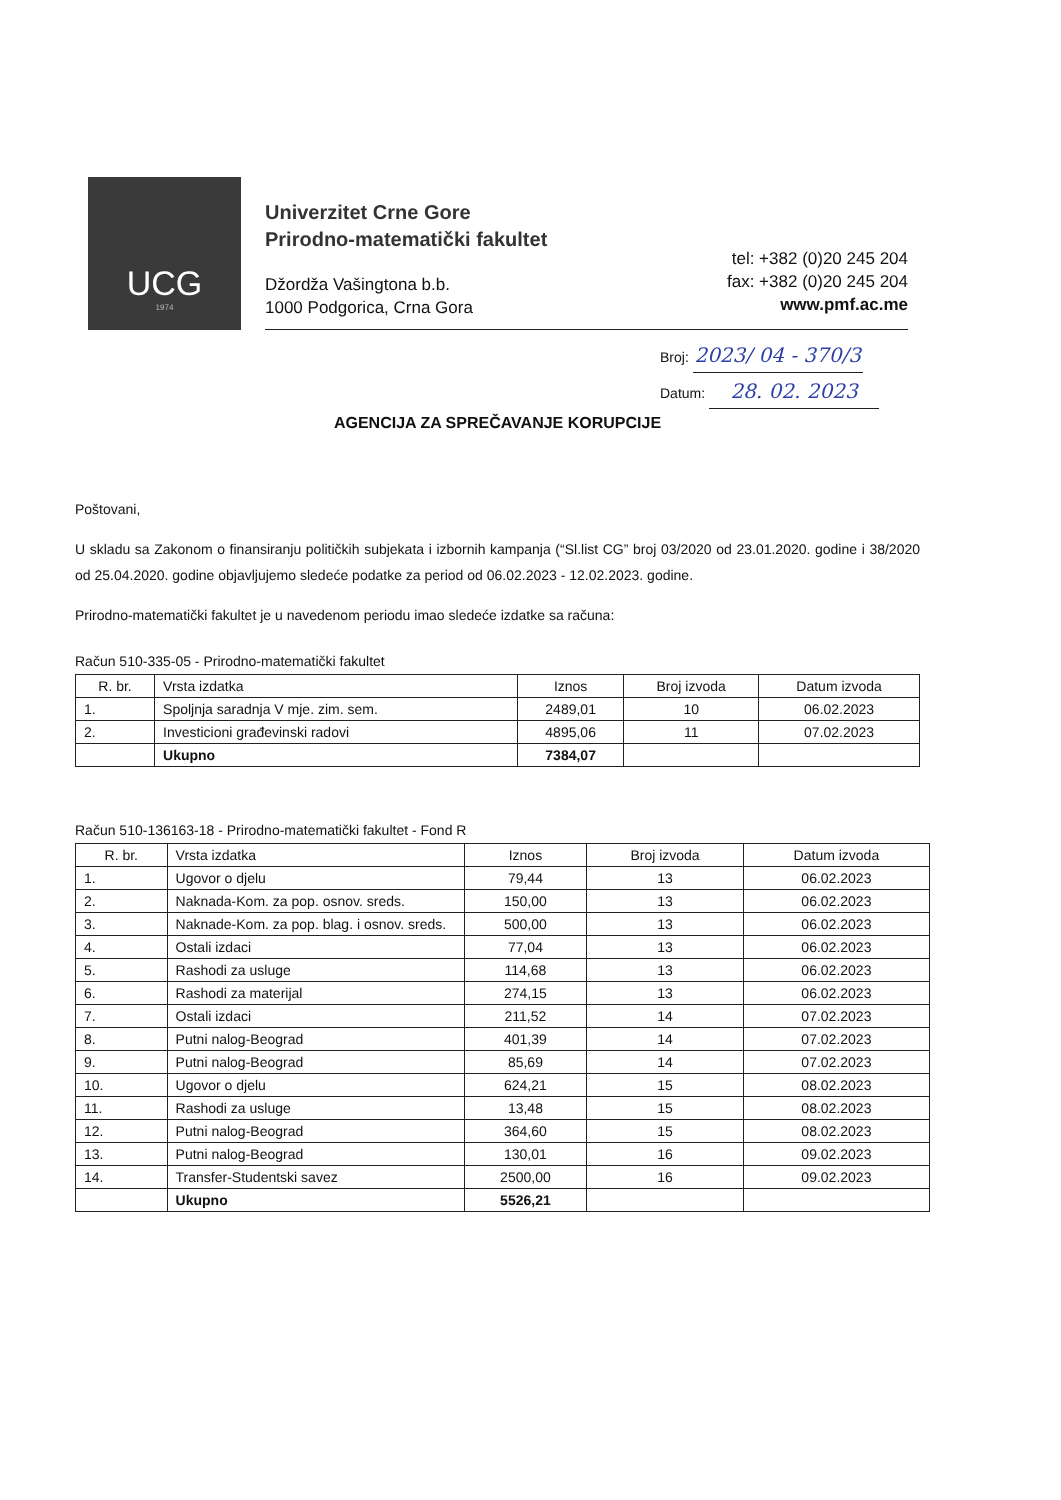UCG
1974
Univerzitet Crne Gore
Prirodno-matematički fakultet
Džordža Vašingtona b.b.
1000 Podgorica, Crna Gora
tel: +382 (0)20 245 204
fax: +382 (0)20 245 204
www.pmf.ac.me
Broj: 2023/ 04 - 370/3
Datum: 28. 02. 2023
AGENCIJA ZA SPREČAVANJE KORUPCIJE
Poštovani,
U skladu sa Zakonom o finansiranju političkih subjekata i izbornih kampanja (“Sl.list CG” broj 03/2020 od 23.01.2020. godine i 38/2020 od 25.04.2020. godine objavljujemo sledeće podatke za period od 06.02.2023 - 12.02.2023. godine.
Prirodno-matematički fakultet je u navedenom periodu imao sledeće izdatke sa računa:
Račun 510-335-05 - Prirodno-matematički fakultet
| R. br. | Vrsta izdatka | Iznos | Broj izvoda | Datum izvoda |
| --- | --- | --- | --- | --- |
| 1. | Spoljnja saradnja V mje. zim. sem. | 2489,01 | 10 | 06.02.2023 |
| 2. | Investicioni građevinski radovi | 4895,06 | 11 | 07.02.2023 |
| | Ukupno | 7384,07 | | |
Račun 510-136163-18 - Prirodno-matematički fakultet - Fond R
| R. br. | Vrsta izdatka | Iznos | Broj izvoda | Datum izvoda |
| --- | --- | --- | --- | --- |
| 1. | Ugovor o djelu | 79,44 | 13 | 06.02.2023 |
| 2. | Naknada-Kom. za pop. osnov. sreds. | 150,00 | 13 | 06.02.2023 |
| 3. | Naknade-Kom. za pop. blag. i osnov. sreds. | 500,00 | 13 | 06.02.2023 |
| 4. | Ostali izdaci | 77,04 | 13 | 06.02.2023 |
| 5. | Rashodi za usluge | 114,68 | 13 | 06.02.2023 |
| 6. | Rashodi za materijal | 274,15 | 13 | 06.02.2023 |
| 7. | Ostali izdaci | 211,52 | 14 | 07.02.2023 |
| 8. | Putni nalog-Beograd | 401,39 | 14 | 07.02.2023 |
| 9. | Putni nalog-Beograd | 85,69 | 14 | 07.02.2023 |
| 10. | Ugovor o djelu | 624,21 | 15 | 08.02.2023 |
| 11. | Rashodi za usluge | 13,48 | 15 | 08.02.2023 |
| 12. | Putni nalog-Beograd | 364,60 | 15 | 08.02.2023 |
| 13. | Putni nalog-Beograd | 130,01 | 16 | 09.02.2023 |
| 14. | Transfer-Studentski savez | 2500,00 | 16 | 09.02.2023 |
| | Ukupno | 5526,21 | | |